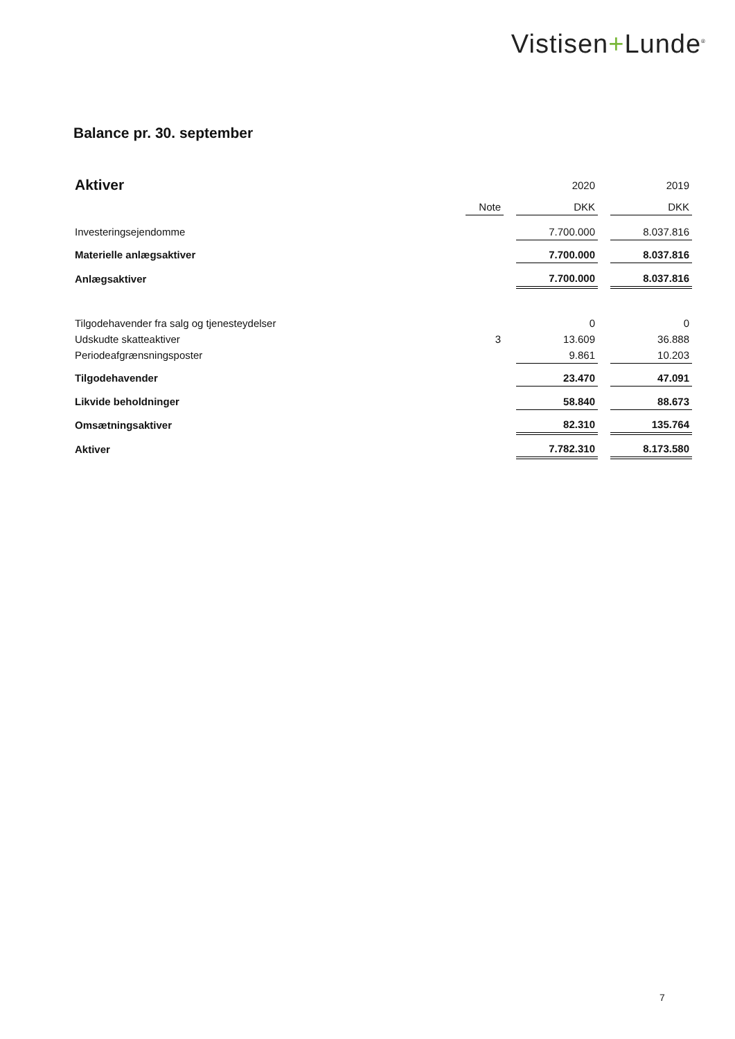Vistisen+Lunde<sup>®</sup>
Balance pr. 30. september
| Aktiver | | | 2020 | | 2019 |
| | Note | | DKK | | DKK |
| Investeringsejendomme | | | 7.700.000 | | 8.037.816 |
| Materielle anlægsaktiver | | | 7.700.000 | | 8.037.816 |
| Anlægsaktiver | | | 7.700.000 | | 8.037.816 |
| Tilgodehavender fra salg og tjenesteydelser | | | 0 | | 0 |
| Udskudte skatteaktiver | 3 | | 13.609 | | 36.888 |
| Periodeafgrænsningsposter | | | 9.861 | | 10.203 |
| Tilgodehavender | | | 23.470 | | 47.091 |
| Likvide beholdninger | | | 58.840 | | 88.673 |
| Omsætningsaktiver | | | 82.310 | | 135.764 |
| Aktiver | | | 7.782.310 | | 8.173.580 |
7